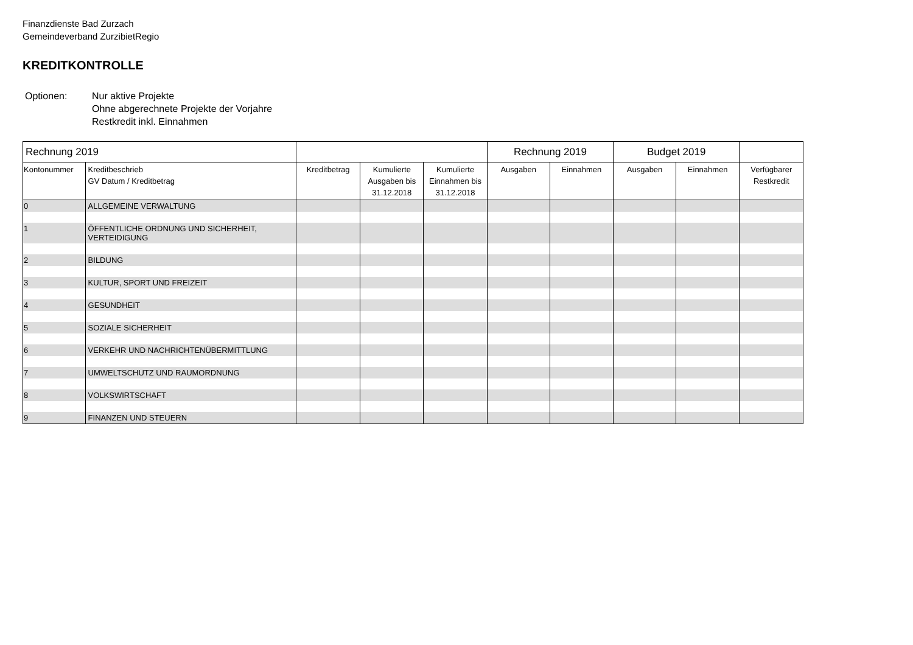Finanzdienste Bad Zurzach
Gemeindeverband ZurzibietRegio
KREDITKONTROLLE
Optionen: Nur aktive Projekte
Ohne abgerechnete Projekte der Vorjahre
Restkredit inkl. Einnahmen
| Rechnung 2019 | | | | | Rechnung 2019 | | Budget 2019 | | |
| --- | --- | --- | --- | --- | --- | --- | --- | --- | --- |
| Kontonummer | Kreditbeschrieb GV Datum / Kreditbetrag | Kreditbetrag | Kumulierte Ausgaben bis 31.12.2018 | Kumulierte Einnahmen bis 31.12.2018 | Ausgaben | Einnahmen | Ausgaben | Einnahmen | Verfügbarer Restkredit |
| 0 | ALLGEMEINE VERWALTUNG | | | | | | | | |
| 1 | ÖFFENTLICHE ORDNUNG UND SICHERHEIT, VERTEIDIGUNG | | | | | | | | |
| 2 | BILDUNG | | | | | | | | |
| 3 | KULTUR, SPORT UND FREIZEIT | | | | | | | | |
| 4 | GESUNDHEIT | | | | | | | | |
| 5 | SOZIALE SICHERHEIT | | | | | | | | |
| 6 | VERKEHR UND NACHRICHTENÜBERMITTLUNG | | | | | | | | |
| 7 | UMWELTSCHUTZ UND RAUMORDNUNG | | | | | | | | |
| 8 | VOLKSWIRTSCHAFT | | | | | | | | |
| 9 | FINANZEN UND STEUERN | | | | | | | | |